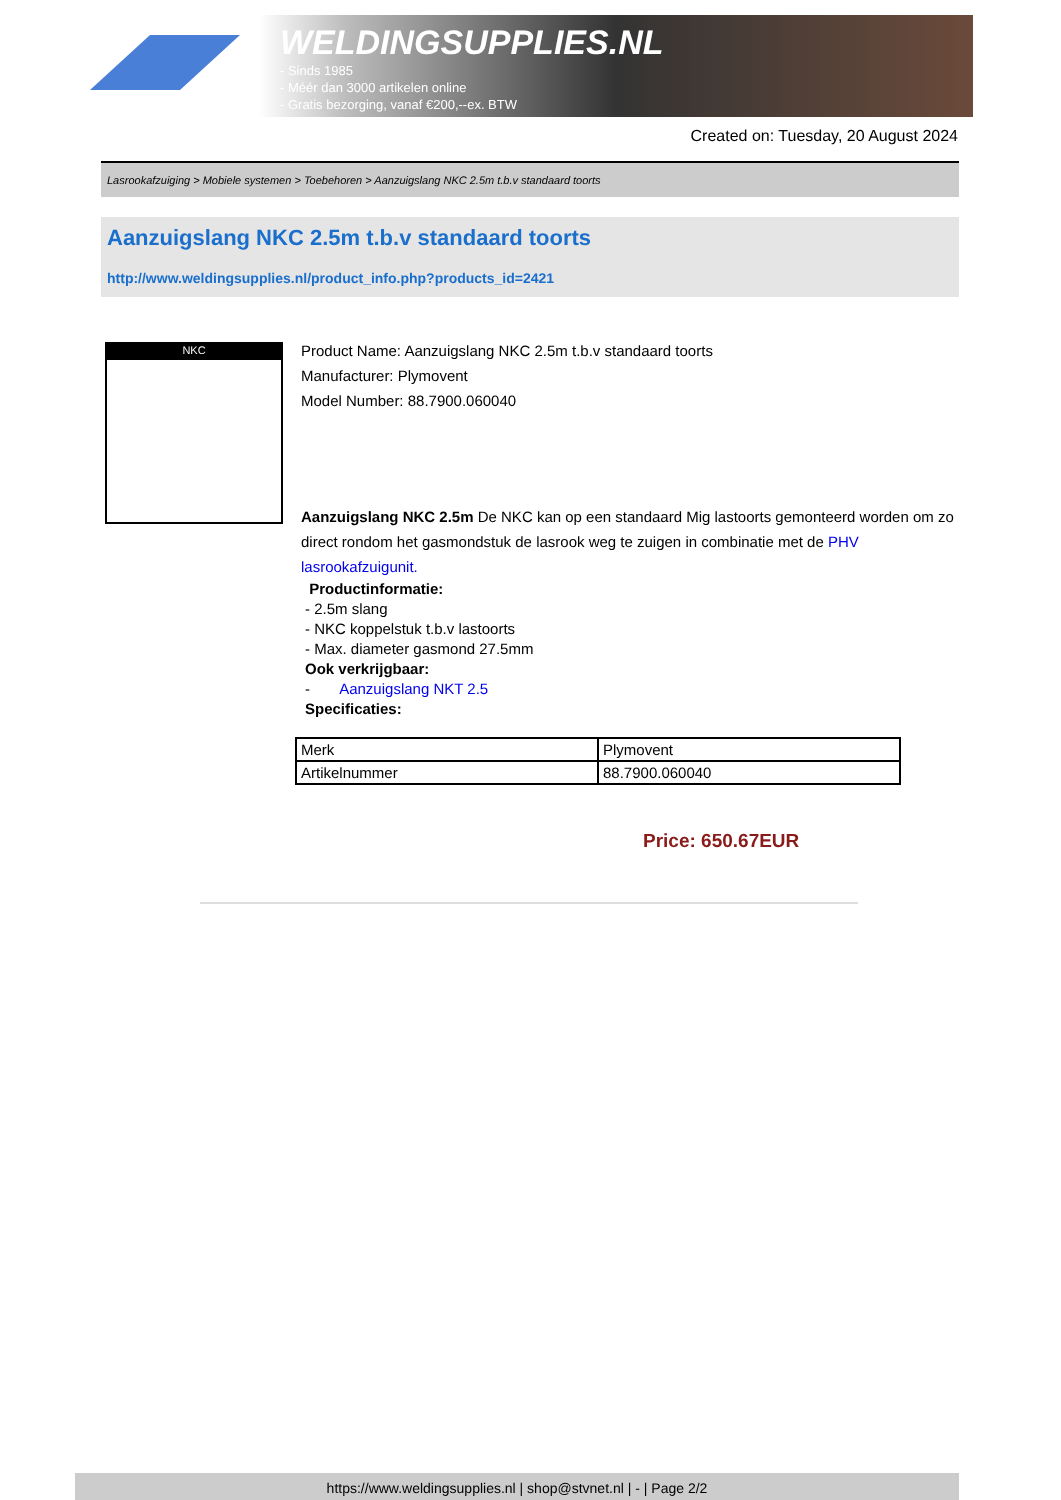WELDINGSUPPLIES.NL
- Sinds 1985
- Méér dan 3000 artikelen online
- Gratis bezorging, vanaf €200,--ex. BTW
Created on: Tuesday, 20 August 2024
Lasrookafzuiging > Mobiele systemen > Toebehoren > Aanzuigslang NKC 2.5m t.b.v standaard toorts
Aanzuigslang NKC 2.5m t.b.v standaard toorts
http://www.weldingsupplies.nl/product_info.php?products_id=2421
NKC
Product Name: Aanzuigslang NKC 2.5m t.b.v standaard toorts
Manufacturer: Plymovent
Model Number: 88.7900.060040
Aanzuigslang NKC 2.5m De NKC kan op een standaard Mig lastoorts gemonteerd worden om zo direct rondom het gasmondstuk de lasrook weg te zuigen in combinatie met de PHV lasrookafzuigunit.
Productinformatie:
- 2.5m slang
- NKC koppelstuk t.b.v lastoorts
- Max. diameter gasmond 27.5mm
Ook verkrijgbaar:
- Aanzuigslang NKT 2.5
Specificaties:
| Merk | Plymovent |
| Artikelnummer | 88.7900.060040 |
Price: 650.67EUR
https://www.weldingsupplies.nl | shop@stvnet.nl | - | Page 2/2